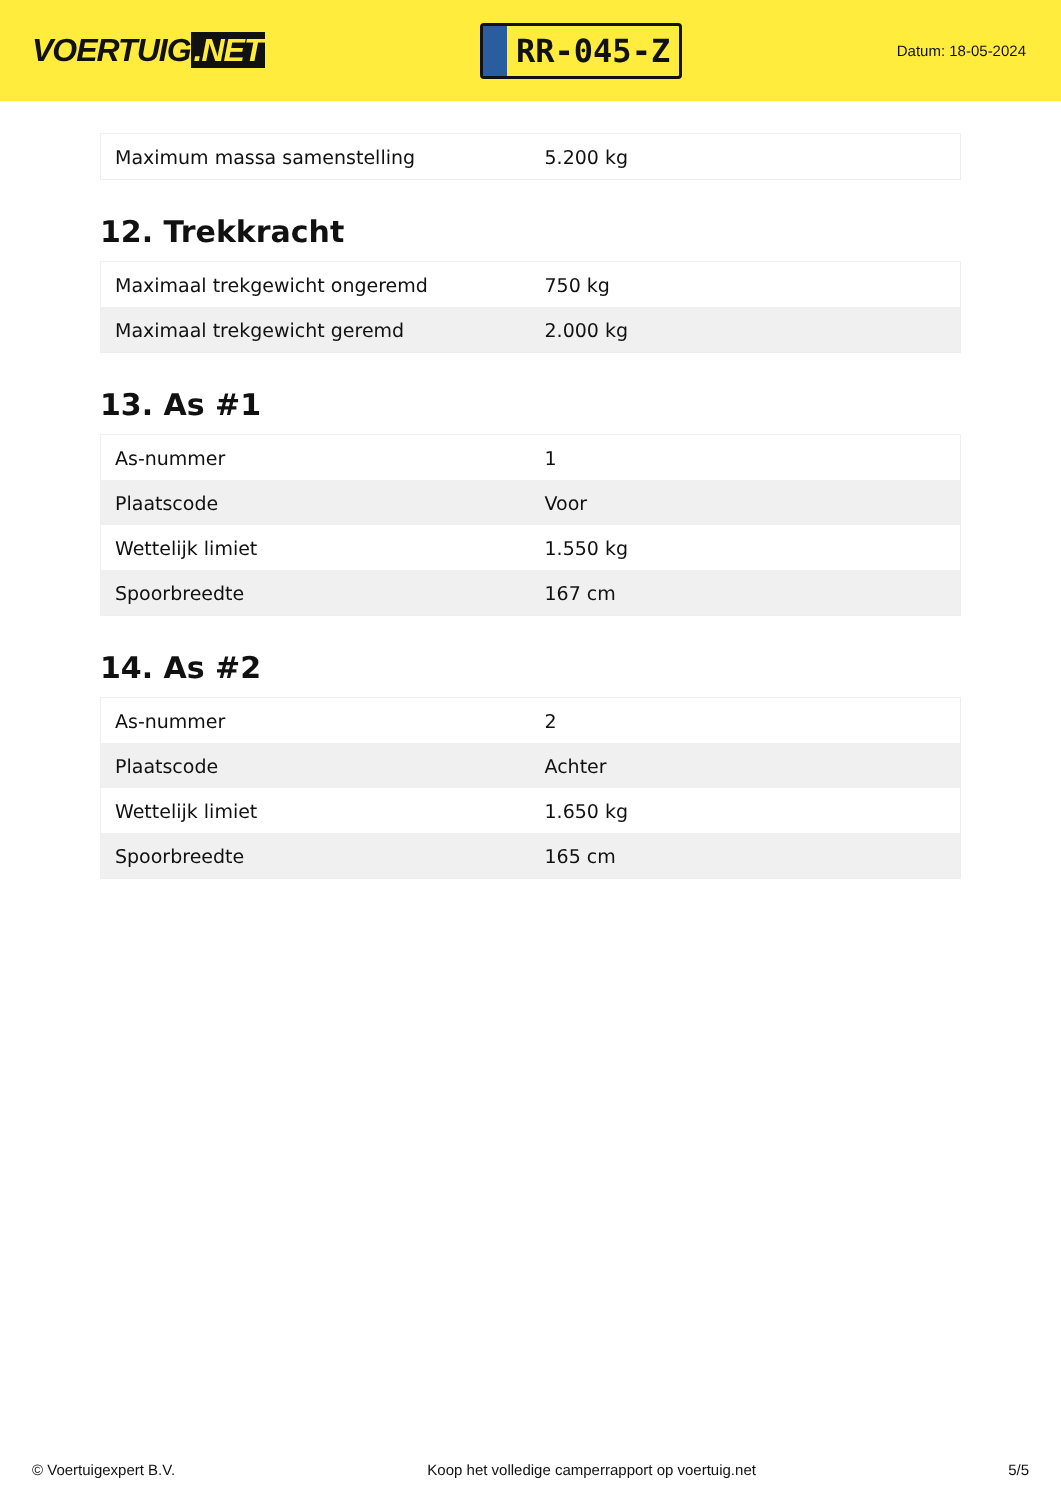VOERTUIG.NET
RR-045-Z
Datum: 18-05-2024
| Maximum massa samenstelling | 5.200 kg |
12. Trekkracht
| Maximaal trekgewicht ongeremd | 750 kg |
| Maximaal trekgewicht geremd | 2.000 kg |
13. As #1
| As-nummer | 1 |
| Plaatscode | Voor |
| Wettelijk limiet | 1.550 kg |
| Spoorbreedte | 167 cm |
14. As #2
| As-nummer | 2 |
| Plaatscode | Achter |
| Wettelijk limiet | 1.650 kg |
| Spoorbreedte | 165 cm |
© Voertuigexpert B.V. Koop het volledige camperrapport op voertuig.net 5/5